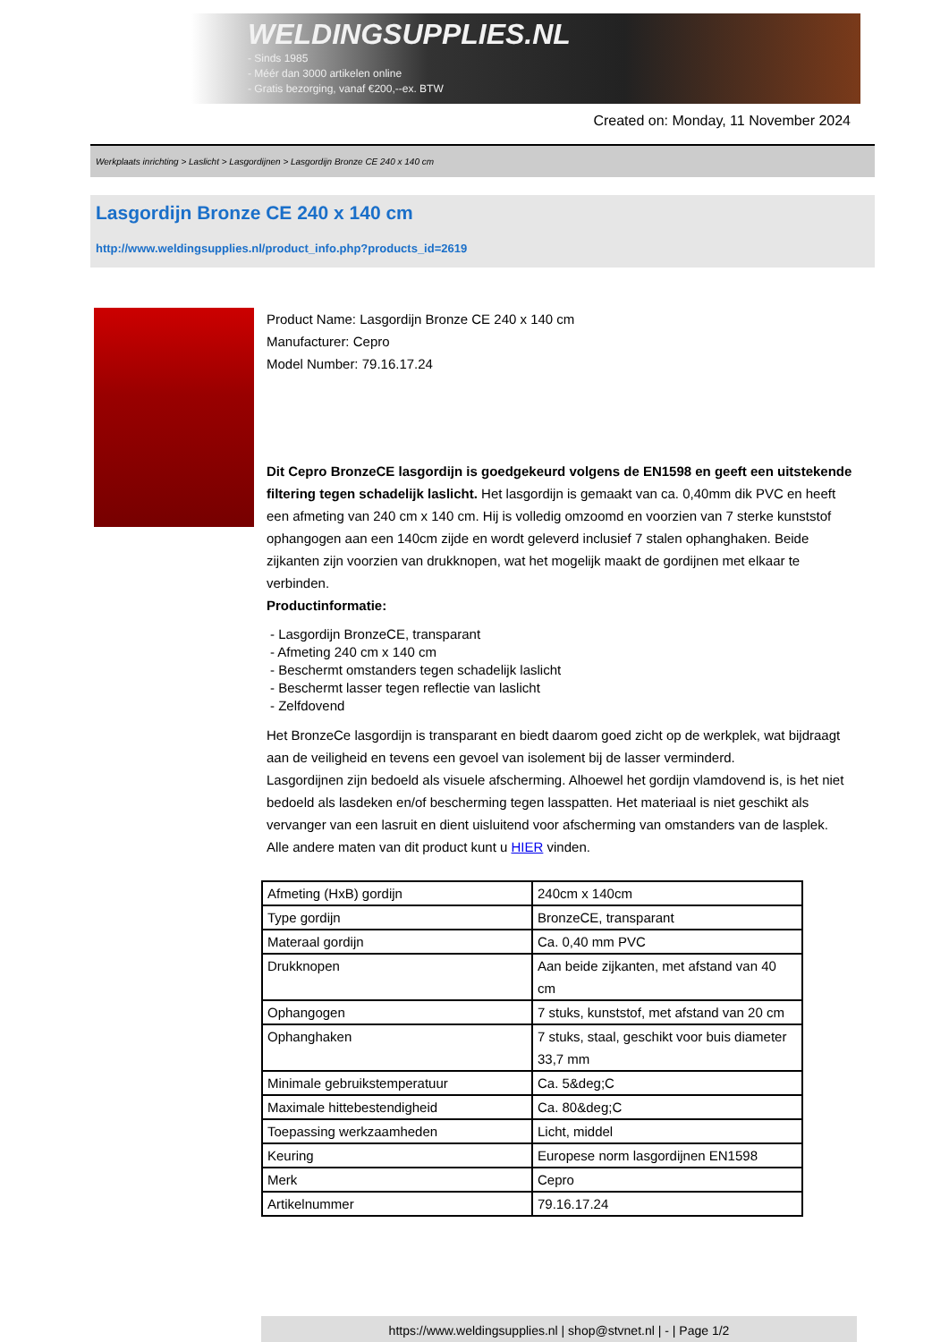WELDINGSUPPLIES.NL
- Sinds 1985
- Méér dan 3000 artikelen online
- Gratis bezorging, vanaf €200,--ex. BTW
Created on: Monday, 11 November 2024
Werkplaats inrichting > Laslicht > Lasgordijnen > Lasgordijn Bronze CE 240 x 140 cm
Lasgordijn Bronze CE 240 x 140 cm
http://www.weldingsupplies.nl/product_info.php?products_id=2619
Product Name: Lasgordijn Bronze CE 240 x 140 cm
Manufacturer: Cepro
Model Number: 79.16.17.24
Dit Cepro BronzeCE lasgordijn is goedgekeurd volgens de EN1598 en geeft een uitstekende filtering tegen schadelijk laslicht. Het lasgordijn is gemaakt van ca. 0,40mm dik PVC en heeft een afmeting van 240 cm x 140 cm. Hij is volledig omzoomd en voorzien van 7 sterke kunststof ophangogen aan een 140cm zijde en wordt geleverd inclusief 7 stalen ophanghaken. Beide zijkanten zijn voorzien van drukknopen, wat het mogelijk maakt de gordijnen met elkaar te verbinden.
Productinformatie:
- Lasgordijn BronzeCE, transparant
- Afmeting 240 cm x 140 cm
- Beschermt omstanders tegen schadelijk laslicht
- Beschermt lasser tegen reflectie van laslicht
- Zelfdovend
Het BronzeCe lasgordijn is transparant en biedt daarom goed zicht op de werkplek, wat bijdraagt aan de veiligheid en tevens een gevoel van isolement bij de lasser verminderd.
Lasgordijnen zijn bedoeld als visuele afscherming. Alhoewel het gordijn vlamdovend is, is het niet bedoeld als lasdeken en/of bescherming tegen lasspatten. Het materiaal is niet geschikt als vervanger van een lasruit en dient uisluitend voor afscherming van omstanders van de lasplek.
Alle andere maten van dit product kunt u HIER vinden.
| Afmeting (HxB) gordijn | 240cm x 140cm |
| Type gordijn | BronzeCE, transparant |
| Materaal gordijn | Ca. 0,40 mm PVC |
| Drukknopen | Aan beide zijkanten, met afstand van 40 cm |
| Ophangogen | 7 stuks, kunststof, met afstand van 20 cm |
| Ophanghaken | 7 stuks, staal, geschikt voor buis diameter 33,7 mm |
| Minimale gebruikstemperatuur | Ca. 5&deg;C |
| Maximale hittebestendigheid | Ca. 80&deg;C |
| Toepassing werkzaamheden | Licht, middel |
| Keuring | Europese norm lasgordijnen EN1598 |
| Merk | Cepro |
| Artikelnummer | 79.16.17.24 |
https://www.weldingsupplies.nl | shop@stvnet.nl | - | Page 1/2